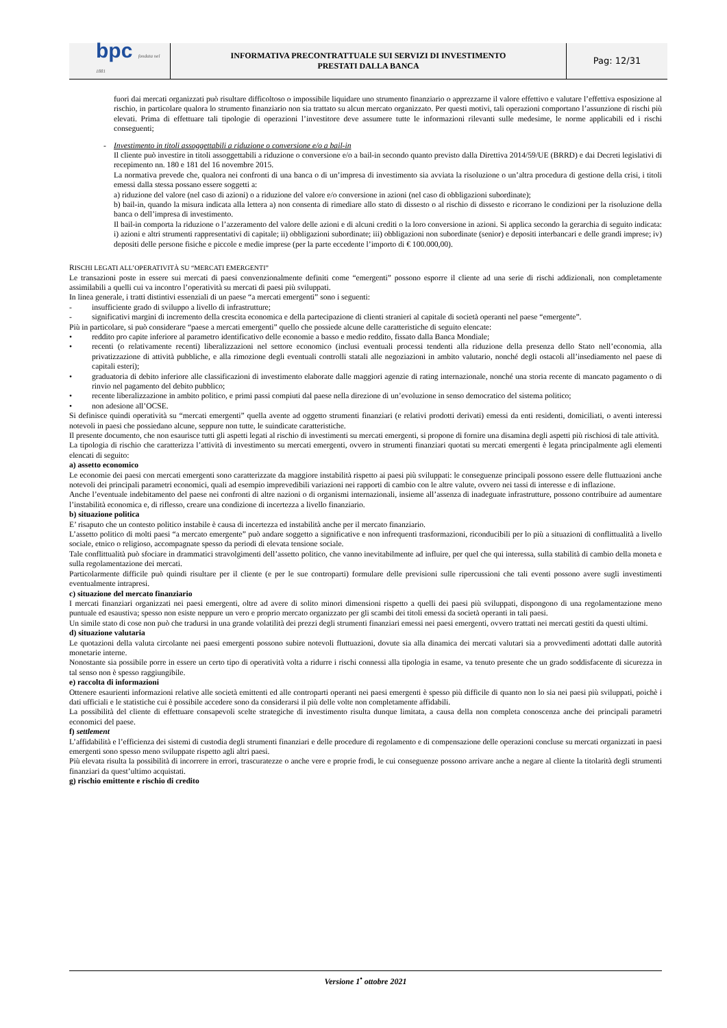| bpc fondata nel 1881 | INFORMATIVA PRECONTRATTUALE SUI SERVIZI DI INVESTIMENTO PRESTATI DALLA BANCA | Pag: 12/31 |
fuori dai mercati organizzati può risultare difficoltoso o impossibile liquidare uno strumento finanziario o apprezzarne il valore effettivo e valutare l’effettiva esposizione al rischio, in particolare qualora lo strumento finanziario non sia trattato su alcun mercato organizzato. Per questi motivi, tali operazioni comportano l’assunzione di rischi più elevati. Prima di effettuare tali tipologie di operazioni l’investitore deve assumere tutte le informazioni rilevanti sulle medesime, le norme applicabili ed i rischi conseguenti;
- Investimento in titoli assoggettabili a riduzione o conversione e/o a bail-in
Il cliente può investire in titoli assoggettabili a riduzione o conversione e/o a bail-in secondo quanto previsto dalla Direttiva 2014/59/UE (BRRD) e dai Decreti legislativi di recepimento nn. 180 e 181 del 16 novembre 2015.
La normativa prevede che, qualora nei confronti di una banca o di un’impresa di investimento sia avviata la risoluzione o un’altra procedura di gestione della crisi, i titoli emessi dalla stessa possano essere soggetti a:
a) riduzione del valore (nel caso di azioni) o a riduzione del valore e/o conversione in azioni (nel caso di obbligazioni subordinate);
b) bail-in, quando la misura indicata alla lettera a) non consenta di rimediare allo stato di dissesto o al rischio di dissesto e ricorrano le condizioni per la risoluzione della banca o dell’impresa di investimento.
Il bail-in comporta la riduzione o l’azzeramento del valore delle azioni e di alcuni crediti o la loro conversione in azioni. Si applica secondo la gerarchia di seguito indicata: i) azioni e altri strumenti rappresentativi di capitale; ii) obbligazioni subordinate; iii) obbligazioni non subordinate (senior) e depositi interbancari e delle grandi imprese; iv) depositi delle persone fisiche e piccole e medie imprese (per la parte eccedente l’importo di € 100.000,00).
RISCHI LEGATI ALL’OPERATIVITÀ SU “MERCATI EMERGENTI”
Le transazioni poste in essere sui mercati di paesi convenzionalmente definiti come “emergenti” possono esporre il cliente ad una serie di rischi addizionali, non completamente assimilabili a quelli cui va incontro l’operatività su mercati di paesi più sviluppati.
In linea generale, i tratti distintivi essenziali di un paese “a mercati emergenti” sono i seguenti:
- insufficiente grado di sviluppo a livello di infrastrutture;
- significativi margini di incremento della crescita economica e della partecipazione di clienti stranieri al capitale di società operanti nel paese “emergente”.
Più in particolare, si può considerare “paese a mercati emergenti” quello che possiede alcune delle caratteristiche di seguito elencate:
• reddito pro capite inferiore al parametro identificativo delle economie a basso e medio reddito, fissato dalla Banca Mondiale;
• recenti (o relativamente recenti) liberalizzazioni nel settore economico (inclusi eventuali processi tendenti alla riduzione della presenza dello Stato nell’economia, alla privatizzazione di attività pubbliche, e alla rimozione degli eventuali controlli statali alle negoziazioni in ambito valutario, nonché degli ostacoli all’insediamento nel paese di capitali esteri);
• graduatoria di debito inferiore alle classificazioni di investimento elaborate dalle maggiori agenzie di rating internazionale, nonché una storia recente di mancato pagamento o di rinvio nel pagamento del debito pubblico;
• recente liberalizzazione in ambito politico, e primi passi compiuti dal paese nella direzione di un’evoluzione in senso democratico del sistema politico;
• non adesione all’OCSE.
Si definisce quindi operatività su “mercati emergenti” quella avente ad oggetto strumenti finanziari (e relativi prodotti derivati) emessi da enti residenti, domiciliati, o aventi interessi notevoli in paesi che possiedano alcune, seppure non tutte, le suindicate caratteristiche.
Il presente documento, che non esaurisce tutti gli aspetti legati al rischio di investimenti su mercati emergenti, si propone di fornire una disamina degli aspetti più rischiosi di tale attività.
La tipologia di rischio che caratterizza l’attività di investimento su mercati emergenti, ovvero in strumenti finanziari quotati su mercati emergenti è legata principalmente agli elementi elencati di seguito:
a) assetto economico
Le economie dei paesi con mercati emergenti sono caratterizzate da maggiore instabilità rispetto ai paesi più sviluppati: le conseguenze principali possono essere delle fluttuazioni anche notevoli dei principali parametri economici, quali ad esempio imprevedibili variazioni nei rapporti di cambio con le altre valute, ovvero nei tassi di interesse e di inflazione.
Anche l’eventuale indebitamento del paese nei confronti di altre nazioni o di organismi internazionali, insieme all’assenza di inadeguate infrastrutture, possono contribuire ad aumentare l’instabilità economica e, di riflesso, creare una condizione di incertezza a livello finanziario.
b) situazione politica
E’ risaputo che un contesto politico instabile è causa di incertezza ed instabilità anche per il mercato finanziario.
L’assetto politico di molti paesi “a mercato emergente” può andare soggetto a significative e non infrequenti trasformazioni, riconducibili per lo più a situazioni di conflittualità a livello sociale, etnico o religioso, accompagnate spesso da periodi di elevata tensione sociale.
Tale conflittualità può sfociare in drammatici stravolgimenti dell’assetto politico, che vanno inevitabilmente ad influire, per quel che qui interessa, sulla stabilità di cambio della moneta e sulla regolamentazione dei mercati.
Particolarmente difficile può quindi risultare per il cliente (e per le sue controparti) formulare delle previsioni sulle ripercussioni che tali eventi possono avere sugli investimenti eventualmente intrapresi.
c) situazione del mercato finanziario
I mercati finanziari organizzati nei paesi emergenti, oltre ad avere di solito minori dimensioni rispetto a quelli dei paesi più sviluppati, dispongono di una regolamentazione meno puntuale ed esaustiva; spesso non esiste neppure un vero e proprio mercato organizzato per gli scambi dei titoli emessi da società operanti in tali paesi.
Un simile stato di cose non può che tradursi in una grande volatilità dei prezzi degli strumenti finanziari emessi nei paesi emergenti, ovvero trattati nei mercati gestiti da questi ultimi.
d) situazione valutaria
Le quotazioni della valuta circolante nei paesi emergenti possono subire notevoli fluttuazioni, dovute sia alla dinamica dei mercati valutari sia a provvedimenti adottati dalle autorità monetarie interne.
Nonostante sia possibile porre in essere un certo tipo di operatività volta a ridurre i rischi connessi alla tipologia in esame, va tenuto presente che un grado soddisfacente di sicurezza in tal senso non è spesso raggiungibile.
e) raccolta di informazioni
Ottenere esaurienti informazioni relative alle società emittenti ed alle controparti operanti nei paesi emergenti è spesso più difficile di quanto non lo sia nei paesi più sviluppati, poichè i dati ufficiali e le statistiche cui è possibile accedere sono da considerarsi il più delle volte non completamente affidabili.
La possibilità del cliente di effettuare consapevoli scelte strategiche di investimento risulta dunque limitata, a causa della non completa conoscenza anche dei principali parametri economici del paese.
f) settlement
L’affidabilità e l’efficienza dei sistemi di custodia degli strumenti finanziari e delle procedure di regolamento e di compensazione delle operazioni concluse su mercati organizzati in paesi emergenti sono spesso meno sviluppate rispetto agli altri paesi.
Più elevata risulta la possibilità di incorrere in errori, trascuratezze o anche vere e proprie frodi, le cui conseguenze possono arrivare anche a negare al cliente la titolarità degli strumenti finanziari da quest’ultimo acquistati.
g) rischio emittente e rischio di credito
Versione 1<sup>•</sup> ottobre 2021